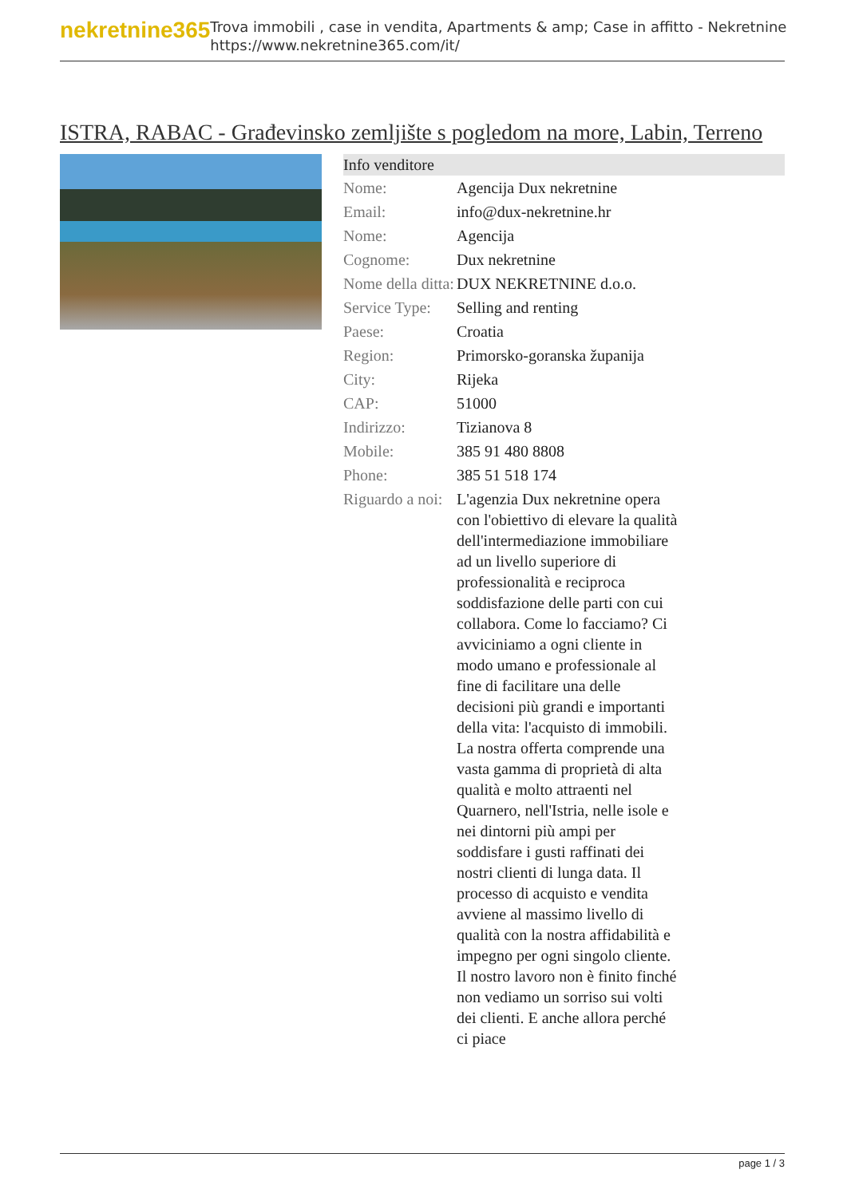nekretnine365
Trova immobili , case in vendita, Apartments & amp; Case in affitto - Nekretnine
https://www.nekretnine365.com/it/
ISTRA, RABAC - Građevinsko zemljište s pogledom na more, Labin, Terreno
| Info venditore | |
| --- | --- |
| Nome: | Agencija Dux nekretnine |
| Email: | info@dux-nekretnine.hr |
| Nome: | Agencija |
| Cognome: | Dux nekretnine |
| Nome della ditta: | DUX NEKRETNINE d.o.o. |
| Service Type: | Selling and renting |
| Paese: | Croatia |
| Region: | Primorsko-goranska županija |
| City: | Rijeka |
| CAP: | 51000 |
| Indirizzo: | Tizianova 8 |
| Mobile: | 385 91 480 8808 |
| Phone: | 385 51 518 174 |
| Riguardo a noi: | L'agenzia Dux nekretnine opera con l'obiettivo di elevare la qualità dell'intermediazione immobiliare ad un livello superiore di professionalità e reciproca soddisfazione delle parti con cui collabora. Come lo facciamo? Ci avviciniamo a ogni cliente in modo umano e professionale al fine di facilitare una delle decisioni più grandi e importanti della vita: l'acquisto di immobili. La nostra offerta comprende una vasta gamma di proprietà di alta qualità e molto attraenti nel Quarnero, nell'Istria, nelle isole e nei dintorni più ampi per soddisfare i gusti raffinati dei nostri clienti di lunga data. Il processo di acquisto e vendita avviene al massimo livello di qualità con la nostra affidabilità e impegno per ogni singolo cliente. Il nostro lavoro non è finito finché non vediamo un sorriso sui volti dei clienti. E anche allora perché ci piace |
page 1 / 3